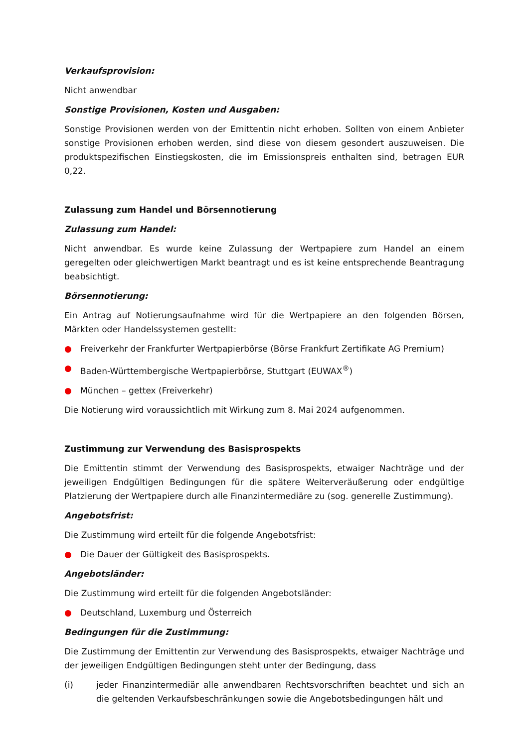Verkaufsprovision:
Nicht anwendbar
Sonstige Provisionen, Kosten und Ausgaben:
Sonstige Provisionen werden von der Emittentin nicht erhoben. Sollten von einem Anbieter sonstige Provisionen erhoben werden, sind diese von diesem gesondert auszuweisen. Die produktspezifischen Einstiegskosten, die im Emissionspreis enthalten sind, betragen EUR 0,22.
Zulassung zum Handel und Börsennotierung
Zulassung zum Handel:
Nicht anwendbar. Es wurde keine Zulassung der Wertpapiere zum Handel an einem geregelten oder gleichwertigen Markt beantragt und es ist keine entsprechende Beantragung beabsichtigt.
Börsennotierung:
Ein Antrag auf Notierungsaufnahme wird für die Wertpapiere an den folgenden Börsen, Märkten oder Handelssystemen gestellt:
● Freiverkehr der Frankfurter Wertpapierbörse (Börse Frankfurt Zertifikate AG Premium)
● Baden-Württembergische Wertpapierbörse, Stuttgart (EUWAX<sup>®</sup>)
● München – gettex (Freiverkehr)
Die Notierung wird voraussichtlich mit Wirkung zum 8. Mai 2024 aufgenommen.
Zustimmung zur Verwendung des Basisprospekts
Die Emittentin stimmt der Verwendung des Basisprospekts, etwaiger Nachträge und der jeweiligen Endgültigen Bedingungen für die spätere Weiterveräußerung oder endgültige Platzierung der Wertpapiere durch alle Finanzintermediäre zu (sog. generelle Zustimmung).
Angebotsfrist:
Die Zustimmung wird erteilt für die folgende Angebotsfrist:
● Die Dauer der Gültigkeit des Basisprospekts.
Angebotsländer:
Die Zustimmung wird erteilt für die folgenden Angebotsländer:
● Deutschland, Luxemburg und Österreich
Bedingungen für die Zustimmung:
Die Zustimmung der Emittentin zur Verwendung des Basisprospekts, etwaiger Nachträge und der jeweiligen Endgültigen Bedingungen steht unter der Bedingung, dass
(i) jeder Finanzintermediär alle anwendbaren Rechtsvorschriften beachtet und sich an die geltenden Verkaufsbeschränkungen sowie die Angebotsbedingungen hält und